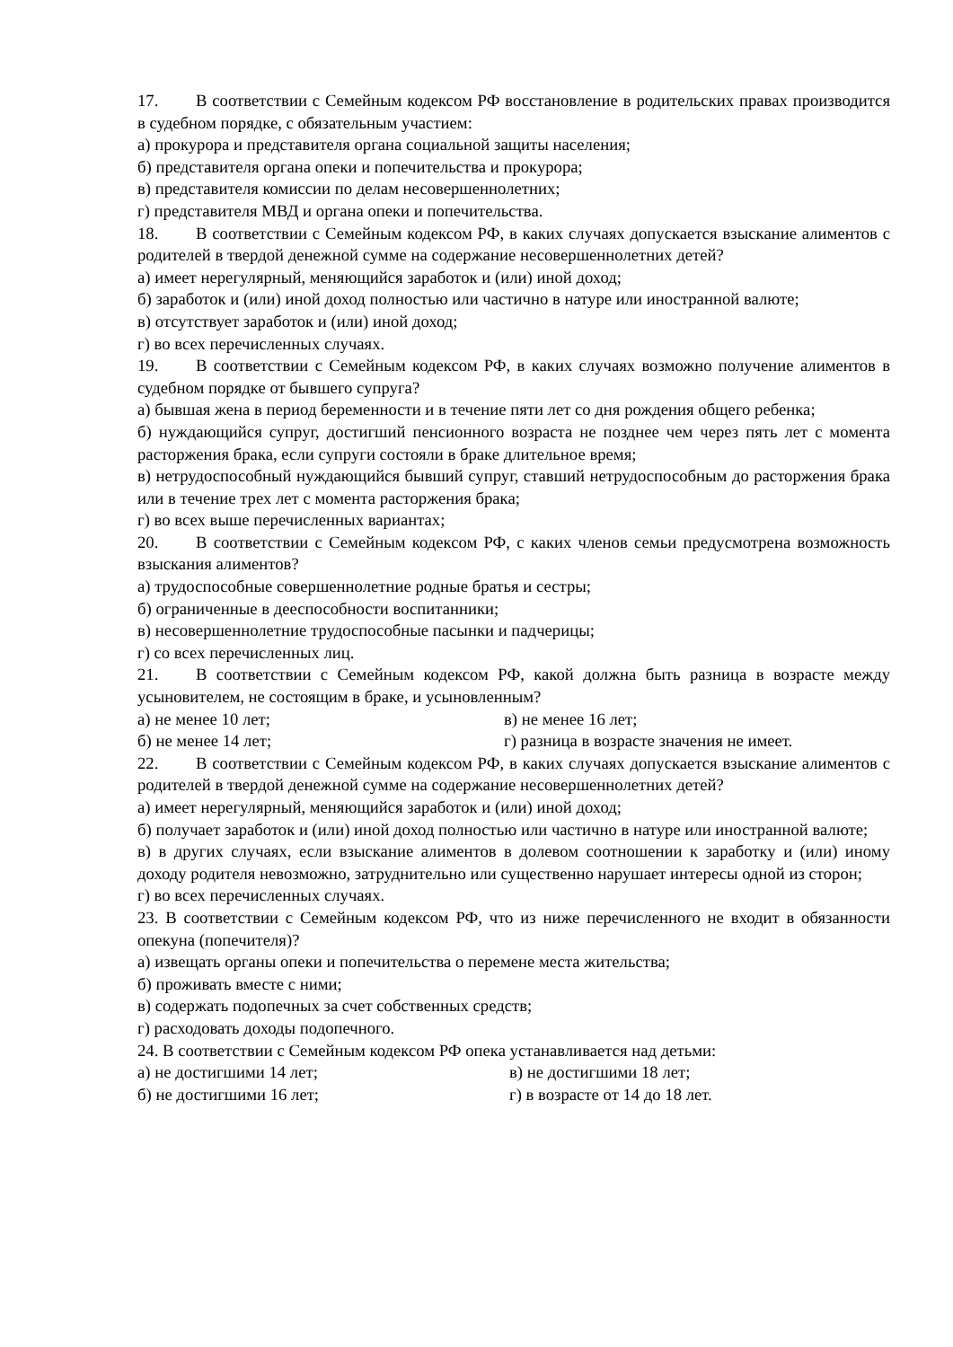17. В соответствии с Семейным кодексом РФ восстановление в родительских правах производится в судебном порядке, с обязательным участием:
а) прокурора и представителя органа социальной защиты населения;
б) представителя органа опеки и попечительства и прокурора;
в) представителя комиссии по делам несовершеннолетних;
г) представителя МВД и органа опеки и попечительства.
18. В соответствии с Семейным кодексом РФ, в каких случаях допускается взыскание алиментов с родителей в твердой денежной сумме на содержание несовершеннолетних детей?
а) имеет нерегулярный, меняющийся заработок и (или) иной доход;
б) заработок и (или) иной доход полностью или частично в натуре или иностранной валюте;
в) отсутствует заработок и (или) иной доход;
г) во всех перечисленных случаях.
19. В соответствии с Семейным кодексом РФ, в каких случаях возможно получение алиментов в судебном порядке от бывшего супруга?
а) бывшая жена в период беременности и в течение пяти лет со дня рождения общего ребенка;
б) нуждающийся супруг, достигший пенсионного возраста не позднее чем через пять лет с момента расторжения брака, если супруги состояли в браке длительное время;
в) нетрудоспособный нуждающийся бывший супруг, ставший нетрудоспособным до расторжения брака или в течение трех лет с момента расторжения брака;
г) во всех выше перечисленных вариантах;
20. В соответствии с Семейным кодексом РФ, с каких членов семьи предусмотрена возможность взыскания алиментов?
а) трудоспособные совершеннолетние родные братья и сестры;
б) ограниченные в дееспособности воспитанники;
в) несовершеннолетние трудоспособные пасынки и падчерицы;
г) со всех перечисленных лиц.
21. В соответствии с Семейным кодексом РФ, какой должна быть разница в возрасте между усыновителем, не состоящим в браке, и усыновленным?
а) не менее 10 лет; в) не менее 16 лет;
б) не менее 14 лет; г) разница в возрасте значения не имеет.
22. В соответствии с Семейным кодексом РФ, в каких случаях допускается взыскание алиментов с родителей в твердой денежной сумме на содержание несовершеннолетних детей?
а) имеет нерегулярный, меняющийся заработок и (или) иной доход;
б) получает заработок и (или) иной доход полностью или частично в натуре или иностранной валюте;
в) в других случаях, если взыскание алиментов в долевом соотношении к заработку и (или) иному доходу родителя невозможно, затруднительно или существенно нарушает интересы одной из сторон;
г) во всех перечисленных случаях.
23. В соответствии с Семейным кодексом РФ, что из ниже перечисленного не входит в обязанности опекуна (попечителя)?
а) извещать органы опеки и попечительства о перемене места жительства;
б) проживать вместе с ними;
в) содержать подопечных за счет собственных средств;
г) расходовать доходы подопечного.
24. В соответствии с Семейным кодексом РФ опека устанавливается над детьми:
а) не достигшими 14 лет; в) не достигшими 18 лет;
б) не достигшими 16 лет; г) в возрасте от 14 до 18 лет.